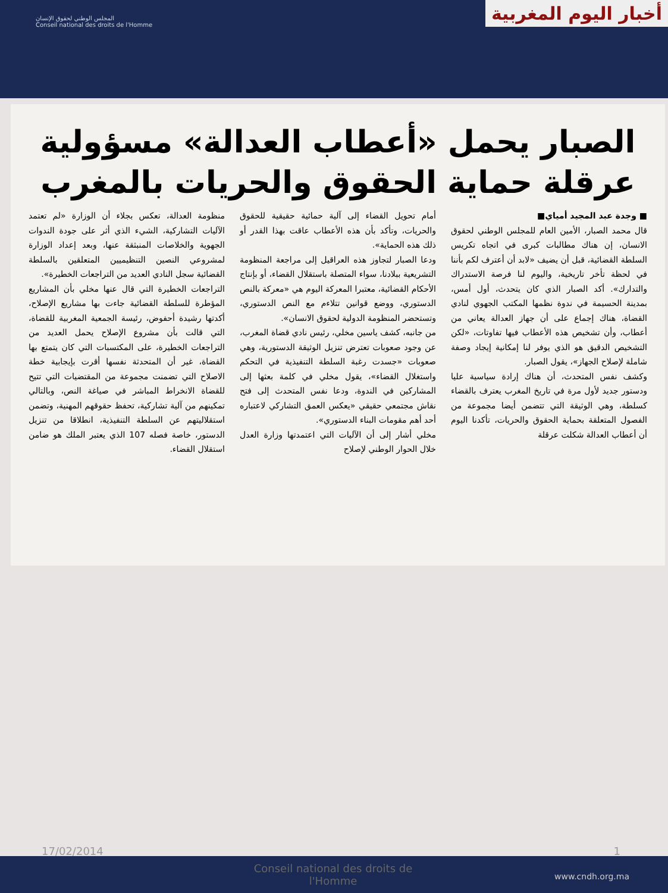المجلس الوطني لحقوق الإنسان
Conseil national des droits de l'Homme
أخبار اليوم المغربية
الصبار يحمل «أعطاب العدالة» مسؤولية عرقلة حماية الحقوق والحريات بالمغرب
■ وجدة عبد المجيد أمياي■
قال محمد الصبار، الأمين العام للمجلس الوطني لحقوق الانسان، إن هناك مطالبات كبرى في اتجاه تكريس السلطة القضائية، قبل أن يضيف «لابد أن أعترف لكم بأننا في لحظة تأخر تاريخية، واليوم لنا فرصة الاستدراك والتدارك». أكد الصبار الذي كان يتحدث، أول أمس، بمدينة الحسيمة في ندوة نظمها المكتب الجهوي لنادي القضاة، هناك إجماع على أن جهاز العدالة يعاني من أعطاب، وأن تشخيص هذه الأعطاب فيها تفاوتات، «لكن التشخيص الدقيق هو الذي يوفر لنا إمكانية إيجاد وصفة شاملة لإصلاح الجهاز»، يقول الصبار.
وكشف نفس المتحدث، أن هناك إرادة سياسية عليا ودستور جديد لأول مرة في تاريخ المغرب يعترف بالقضاء كسلطة، وهي الوثيقة التي تتضمن أيضا مجموعة من الفصول المتعلقة بحماية الحقوق والحريات، تأكدنا اليوم أن أعطاب العدالة شكلت عرقلة
أمام تحويل القضاء إلى آلية حمائية حقيقية للحقوق والحريات، وتأكد بأن هذه الأعطاب عاقت بهذا القدر أو ذلك هذه الحماية».
ودعا الصبار لتجاوز هذه العراقيل إلى مراجعة المنظومة التشريعية ببلادنا، سواء المتصلة باستقلال القضاء، أو بإنتاج الأحكام القضائية، معتبرا المعركة اليوم هي «معركة بالنص الدستوري، ووضع قوانين تتلاءم مع النص الدستوري، وتستحضر المنظومة الدولية لحقوق الانسان».
من جانبه، كشف ياسين مخلي، رئيس نادي قضاة المغرب، عن وجود صعوبات تعترض تنزيل الوثيقة الدستورية، وهي صعوبات «جسدت رغبة السلطة التنفيذية في التحكم واستغلال القضاء»، يقول مخلي في كلمة بعثها إلى المشاركين في الندوة، ودعا نفس المتحدث إلى فتح نقاش مجتمعي حقيقي «يعكس العمق التشاركي لاعتباره أحد أهم مقومات البناء الدستوري».
مخلي أشار إلى أن الآليات التي اعتمدتها وزارة العدل خلال الحوار الوطني لإصلاح
منظومة العدالة، تعكس بجلاء أن الوزارة «لم تعتمد الآليات التشاركية، الشيء الذي أثر على جودة الندوات الجهوية والخلاصات المنبثقة عنها، وبعد إعداد الوزارة لمشروعي النصين التنظيميين المتعلقين بالسلطة القضائية سجل النادي العديد من التراجعات الخطيرة».
التراجعات الخطيرة التي قال عنها مخلي بأن المشاريع المؤطرة للسلطة القضائية جاءت بها مشاريع الإصلاح، أكدتها رشيدة أحفوض، رئيسة الجمعية المغربية للقضاة، التي قالت بأن مشروع الإصلاح يحمل العديد من التراجعات الخطيرة، على المكتسبات التي كان يتمتع بها القضاة، غير أن المتحدثة نفسها أقرت بإيجابية خطة الاصلاح التي تضمنت مجموعة من المقتضيات التي تتيح للقضاة الانخراط المباشر في صياغة النص، وبالتالي تمكينهم من آلية تشاركية، تحفظ حقوقهم المهنية، وتضمن استقلاليتهم عن السلطة التنفيذية، انطلاقا من تنزيل الدستور، خاصة فصله 107 الذي يعتبر الملك هو ضامن استقلال القضاء.
17/02/2014 1
Conseil national des droits de l'Homme
www.cndh.org.ma